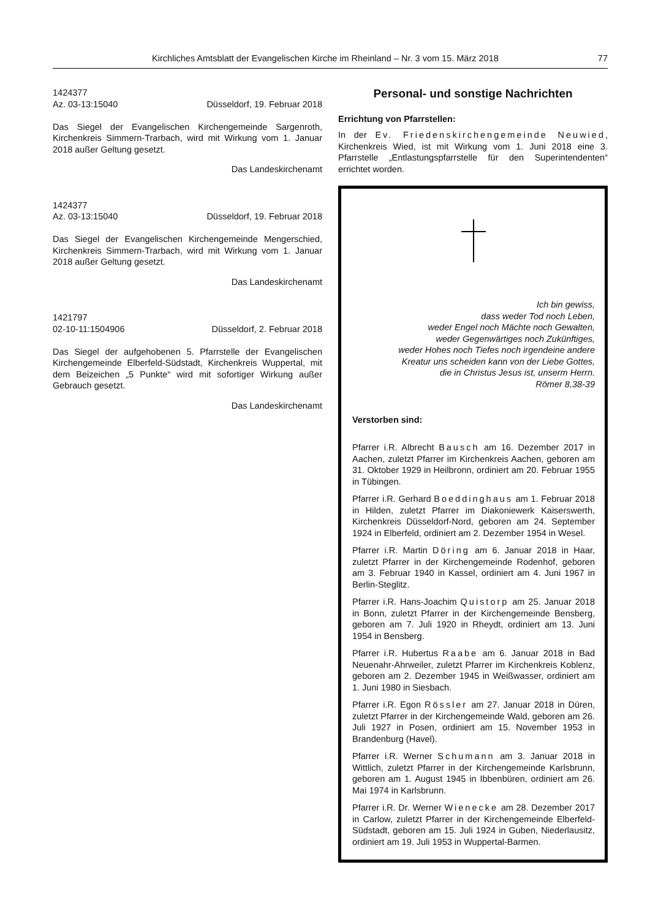Kirchliches Amtsblatt der Evangelischen Kirche im Rheinland – Nr. 3 vom 15. März 2018 77
1424377
Az. 03-13:15040 Düsseldorf, 19. Februar 2018
Das Siegel der Evangelischen Kirchengemeinde Sargenroth, Kirchenkreis Simmern-Trarbach, wird mit Wirkung vom 1. Januar 2018 außer Geltung gesetzt.
Das Landeskirchenamt
1424377
Az. 03-13:15040 Düsseldorf, 19. Februar 2018
Das Siegel der Evangelischen Kirchengemeinde Menger­schied, Kirchenkreis Simmern-Trarbach, wird mit Wirkung vom 1. Januar 2018 außer Geltung gesetzt.
Das Landeskirchenamt
1421797
02-10-11:1504906 Düsseldorf, 2. Februar 2018
Das Siegel der aufgehobenen 5. Pfarrstelle der Evangelischen Kirchengemeinde Elberfeld-Südstadt, Kirchenkreis Wupper­tal, mit dem Beizeichen „5 Punkte“ wird mit sofortiger Wir­kung außer Gebrauch gesetzt.
Das Landeskirchenamt
Personal- und sonstige Nachrichten
Errichtung von Pfarrstellen:
In der Ev. Friedenskirchengemeinde Neuwied, Kirchenkreis Wied, ist mit Wirkung vom 1. Juni 2018 eine 3. Pfarrstelle „Entlastungspfarrstelle für den Superintenden­ten“ errichtet worden.
Ich bin gewiss,
dass weder Tod noch Leben,
weder Engel noch Mächte noch Gewalten,
weder Gegenwärtiges noch Zukünftiges,
weder Hohes noch Tiefes noch irgendeine andere
Kreatur uns scheiden kann von der Liebe Gottes,
die in Christus Jesus ist, unserm Herrn.
Römer 8,38-39
Verstorben sind:
Pfarrer i.R. Albrecht Bausch am 16. Dezember 2017 in Aachen, zuletzt Pfarrer im Kirchenkreis Aachen, geboren am 31. Oktober 1929 in Heilbronn, ordiniert am 20. Februar 1955 in Tübingen.
Pfarrer i.R. Gerhard Boeddinghaus am 1. Februar 2018 in Hilden, zuletzt Pfarrer im Diakoniewerk Kaisers­werth, Kirchenkreis Düsseldorf-Nord, geboren am 24. September 1924 in Elberfeld, ordiniert am 2. Dezem­ber 1954 in Wesel.
Pfarrer i.R. Martin Döring am 6. Januar 2018 in Haar, zuletzt Pfarrer in der Kirchengemeinde Rodenhof, gebo­ren am 3. Februar 1940 in Kassel, ordiniert am 4. Juni 1967 in Berlin-Steglitz.
Pfarrer i.R. Hans-Joachim Quistorp am 25. Januar 2018 in Bonn, zuletzt Pfarrer in der Kirchengemeinde Bensberg, geboren am 7. Juli 1920 in Rheydt, ordiniert am 13. Juni 1954 in Bensberg.
Pfarrer i.R. Hubertus Raabe am 6. Januar 2018 in Bad Neuenahr-Ahrweiler, zuletzt Pfarrer im Kirchenkreis Koblenz, geboren am 2. Dezember 1945 in Weißwasser, ordiniert am 1. Juni 1980 in Siesbach.
Pfarrer i.R. Egon Rössler am 27. Januar 2018 in Düren, zuletzt Pfarrer in der Kirchengemeinde Wald, geboren am 26. Juli 1927 in Posen, ordiniert am 15. November 1953 in Brandenburg (Havel).
Pfarrer i.R. Werner Schumann am 3. Januar 2018 in Wittlich, zuletzt Pfarrer in der Kirchengemeinde Karls­brunn, geboren am 1. August 1945 in Ibbenbüren, ordi­niert am 26. Mai 1974 in Karlsbrunn.
Pfarrer i.R. Dr. Werner Wienecke am 28. Dezember 2017 in Carlow, zuletzt Pfarrer in der Kirchengemeinde Elberfeld-Südstadt, geboren am 15. Juli 1924 in Guben, Niederlausitz, ordiniert am 19. Juli 1953 in Wuppertal-Barmen.